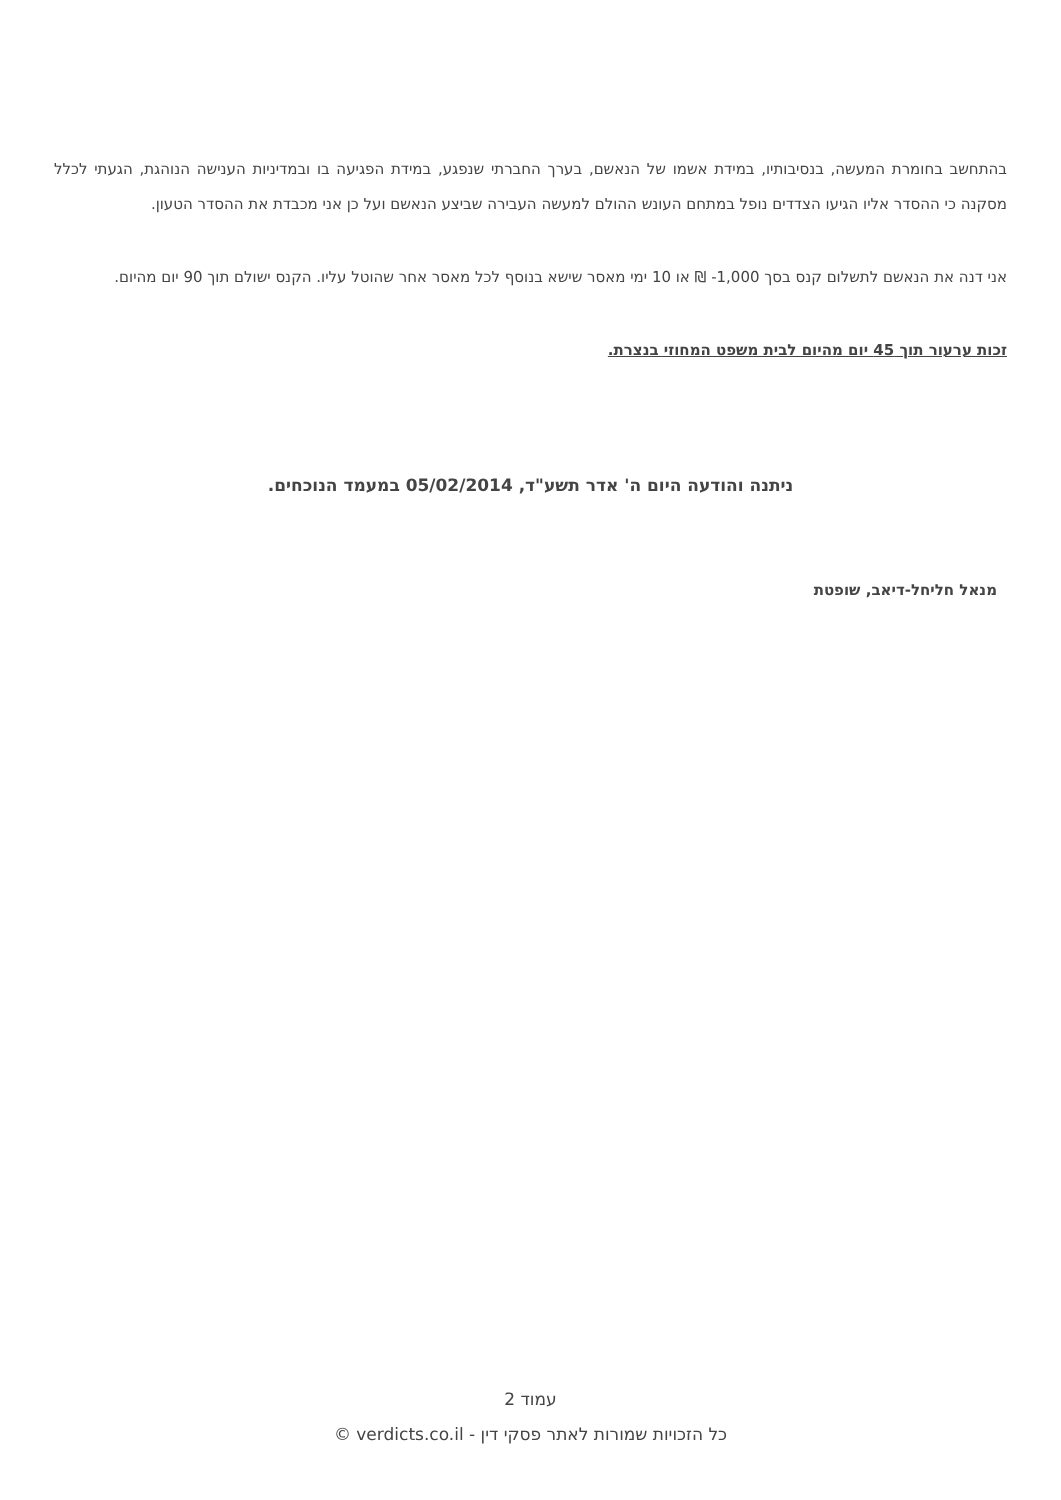בהתחשב בחומרת המעשה, בנסיבותיו, במידת אשמו של הנאשם, בערך החברתי שנפגע, במידת הפגיעה בו ובמדיניות הענישה הנוהגת, הגעתי לכלל מסקנה כי ההסדר אליו הגיעו הצדדים נופל במתחם העונש ההולם למעשה העבירה שביצע הנאשם ועל כן אני מכבדת את ההסדר הטעון.
אני דנה את הנאשם לתשלום קנס בסך 1,000- ₪ או 10 ימי מאסר שישא בנוסף לכל מאסר אחר שהוטל עליו. הקנס ישולם תוך 90 יום מהיום.
זכות ערעור תוך 45 יום מהיום לבית משפט המחוזי בנצרת.
ניתנה והודעה היום ה' אדר תשע"ד, 05/02/2014 במעמד הנוכחים.
מנאל חליחל-דיאב, שופטת
עמוד 2
כל הזכויות שמורות לאתר פסקי דין - verdicts.co.il ©